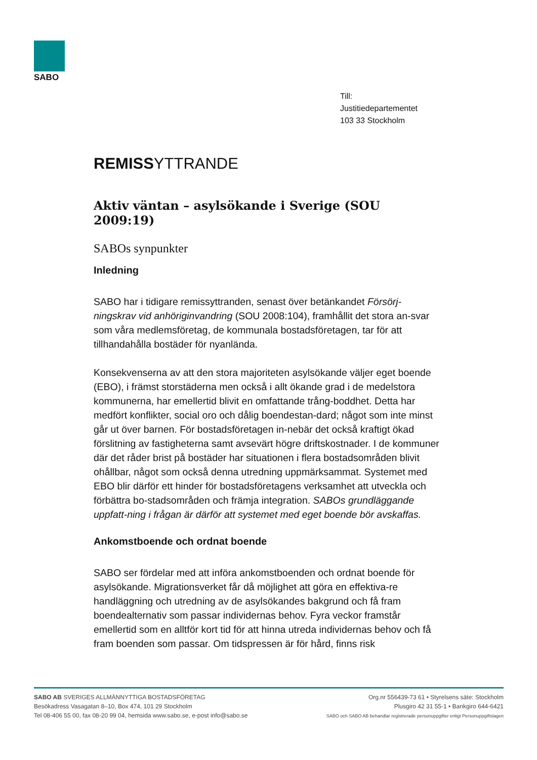SABO
Till:
Justitiedepartementet
103 33 Stockholm
REMISSYTTRANDE
Aktiv väntan – asylsökande i Sverige (SOU 2009:19)
SABOs synpunkter
Inledning
SABO har i tidigare remissyttranden, senast över betänkandet Försörj-ningskrav vid anhöriginvandring (SOU 2008:104), framhållit det stora an-svar som våra medlemsföretag, de kommunala bostadsföretagen, tar för att tillhandahålla bostäder för nyanlända.
Konsekvenserna av att den stora majoriteten asylsökande väljer eget boende (EBO), i främst storstäderna men också i allt ökande grad i de medelstora kommunerna, har emellertid blivit en omfattande trång-boddhet. Detta har medfört konflikter, social oro och dålig boendestan-dard; något som inte minst går ut över barnen. För bostadsföretagen in-nebär det också kraftigt ökad förslitning av fastigheterna samt avsevärt högre driftskostnader. I de kommuner där det råder brist på bostäder har situationen i flera bostadsområden blivit ohållbar, något som också denna utredning uppmärksammat. Systemet med EBO blir därför ett hinder för bostadsföretagens verksamhet att utveckla och förbättra bo-stadsområden och främja integration. SABOs grundläggande uppfatt-ning i frågan är därför att systemet med eget boende bör avskaffas.
Ankomstboende och ordnat boende
SABO ser fördelar med att införa ankomstboenden och ordnat boende för asylsökande. Migrationsverket får då möjlighet att göra en effektiva-re handläggning och utredning av de asylsökandes bakgrund och få fram boendealternativ som passar individernas behov. Fyra veckor framstår emellertid som en alltför kort tid för att hinna utreda individernas behov och få fram boenden som passar. Om tidspressen är för hård, finns risk
SABO AB SVERIGES ALLMÄNNYTTIGA BOSTADSFÖRETAG
Besökadress Vasagatan 8–10, Box 474, 101 29 Stockholm
Tel 08-406 55 00, fax 08-20 99 04, hemsida www.sabo.se, e-post info@sabo.se
Org.nr 556439-73 61 • Styrelsens säte: Stockholm
Plusgiro 42 31 55-1 • Bankgiro 644-6421
SABO och SABO AB behandlar registrerade personuppgifter enligt Personuppgiftslagen